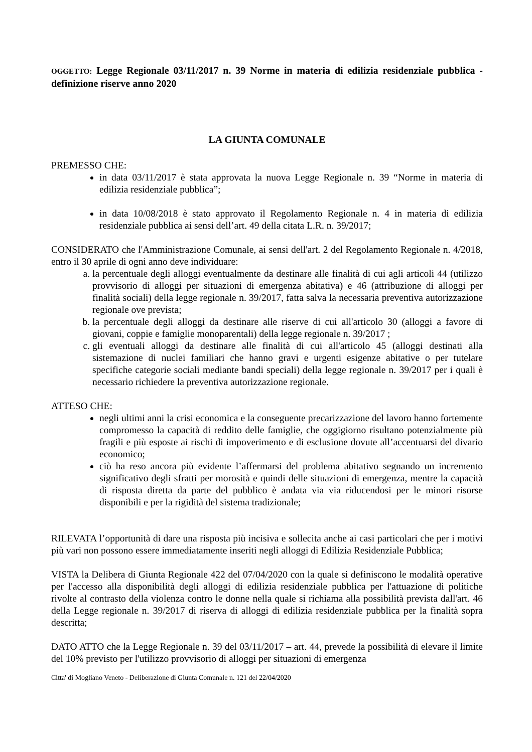OGGETTO: Legge Regionale 03/11/2017 n. 39 Norme in materia di edilizia residenziale pubblica - definizione riserve anno 2020
LA GIUNTA COMUNALE
PREMESSO CHE:
in data 03/11/2017 è stata approvata la nuova Legge Regionale n. 39 “Norme in materia di edilizia residenziale pubblica”;
in data 10/08/2018 è stato approvato il Regolamento Regionale n. 4 in materia di edilizia residenziale pubblica ai sensi dell’art. 49 della citata L.R. n. 39/2017;
CONSIDERATO che l'Amministrazione Comunale, ai sensi dell'art. 2 del Regolamento Regionale n. 4/2018, entro il 30 aprile di ogni anno deve individuare:
a. la percentuale degli alloggi eventualmente da destinare alle finalità di cui agli articoli 44 (utilizzo provvisorio di alloggi per situazioni di emergenza abitativa) e 46 (attribuzione di alloggi per finalità sociali) della legge regionale n. 39/2017, fatta salva la necessaria preventiva autorizzazione regionale ove prevista;
b. la percentuale degli alloggi da destinare alle riserve di cui all'articolo 30 (alloggi a favore di giovani, coppie e famiglie monoparentali) della legge regionale n. 39/2017 ;
c. gli eventuali alloggi da destinare alle finalità di cui all'articolo 45 (alloggi destinati alla sistemazione di nuclei familiari che hanno gravi e urgenti esigenze abitative o per tutelare specifiche categorie sociali mediante bandi speciali) della legge regionale n. 39/2017 per i quali è necessario richiedere la preventiva autorizzazione regionale.
ATTESO CHE:
negli ultimi anni la crisi economica e la conseguente precarizzazione del lavoro hanno fortemente compromesso la capacità di reddito delle famiglie, che oggigiorno risultano potenzialmente più fragili e più esposte ai rischi di impoverimento e di esclusione dovute all’accentuarsi del divario economico;
ciò ha reso ancora più evidente l’affermarsi del problema abitativo segnando un incremento significativo degli sfratti per morosità e quindi delle situazioni di emergenza, mentre la capacità di risposta diretta da parte del pubblico è andata via via riducendosi per le minori risorse disponibili e per la rigidità del sistema tradizionale;
RILEVATA l’opportunità di dare una risposta più incisiva e sollecita anche ai casi particolari che per i motivi più vari non possono essere immediatamente inseriti negli alloggi di Edilizia Residenziale Pubblica;
VISTA la Delibera di Giunta Regionale 422 del 07/04/2020 con la quale si definiscono le modalità operative per l'accesso alla disponibilità degli alloggi di edilizia residenziale pubblica per l'attuazione di politiche rivolte al contrasto della violenza contro le donne nella quale si richiama alla possibilità prevista dall'art. 46 della Legge regionale n. 39/2017 di riserva di alloggi di edilizia residenziale pubblica per la finalità sopra descritta;
DATO ATTO che la Legge Regionale n. 39 del 03/11/2017 – art. 44, prevede la possibilità di elevare il limite del 10% previsto per l'utilizzo provvisorio di alloggi per situazioni di emergenza
Citta' di Mogliano Veneto - Deliberazione di Giunta Comunale n. 121 del 22/04/2020